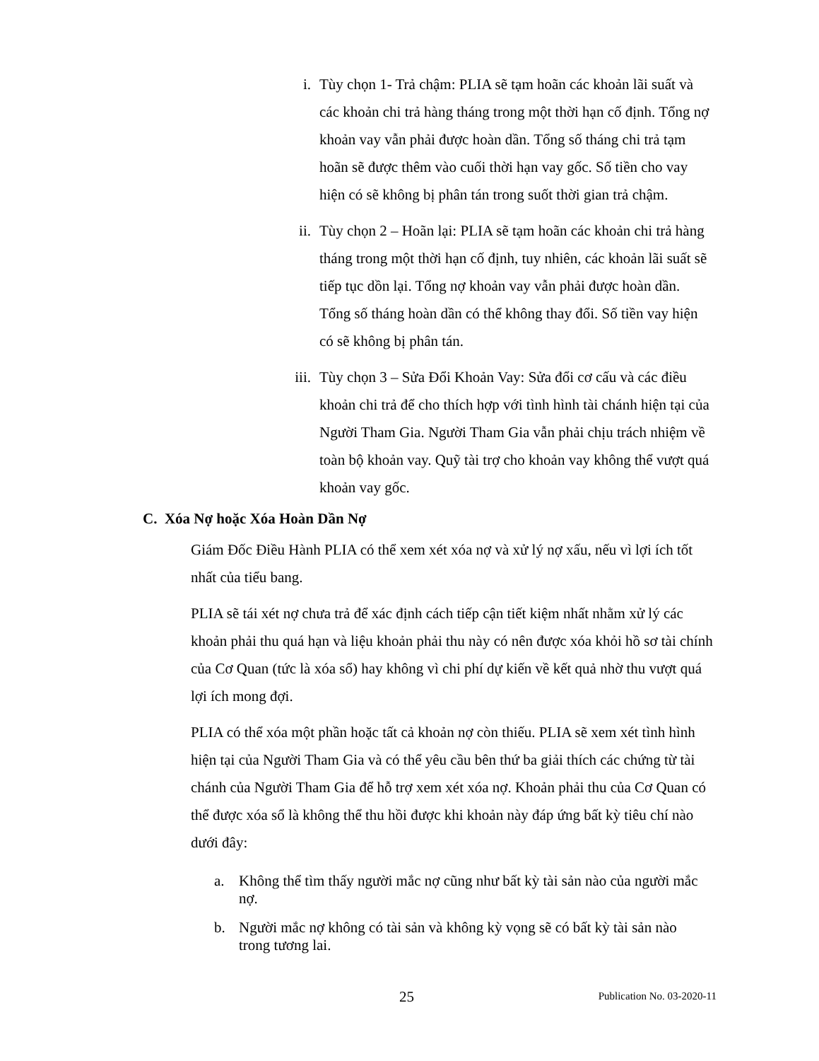i. Tùy chọn 1- Trả chậm: PLIA sẽ tạm hoãn các khoản lãi suất và các khoản chi trả hàng tháng trong một thời hạn cố định. Tổng nợ khoản vay vẫn phải được hoàn dần. Tổng số tháng chi trả tạm hoãn sẽ được thêm vào cuối thời hạn vay gốc. Số tiền cho vay hiện có sẽ không bị phân tán trong suốt thời gian trả chậm.
ii. Tùy chọn 2 – Hoãn lại: PLIA sẽ tạm hoãn các khoản chi trả hàng tháng trong một thời hạn cố định, tuy nhiên, các khoản lãi suất sẽ tiếp tục dồn lại. Tổng nợ khoản vay vẫn phải được hoàn dần. Tổng số tháng hoàn dần có thể không thay đổi. Số tiền vay hiện có sẽ không bị phân tán.
iii. Tùy chọn 3 – Sửa Đổi Khoản Vay: Sửa đổi cơ cấu và các điều khoản chi trả để cho thích hợp với tình hình tài chánh hiện tại của Người Tham Gia. Người Tham Gia vẫn phải chịu trách nhiệm về toàn bộ khoản vay. Quỹ tài trợ cho khoản vay không thể vượt quá khoản vay gốc.
C. Xóa Nợ hoặc Xóa Hoàn Dần Nợ
Giám Đốc Điều Hành PLIA có thể xem xét xóa nợ và xử lý nợ xấu, nếu vì lợi ích tốt nhất của tiểu bang.
PLIA sẽ tái xét nợ chưa trả để xác định cách tiếp cận tiết kiệm nhất nhằm xử lý các khoản phải thu quá hạn và liệu khoản phải thu này có nên được xóa khỏi hồ sơ tài chính của Cơ Quan (tức là xóa sổ) hay không vì chi phí dự kiến về kết quả nhờ thu vượt quá lợi ích mong đợi.
PLIA có thể xóa một phần hoặc tất cả khoản nợ còn thiếu. PLIA sẽ xem xét tình hình hiện tại của Người Tham Gia và có thể yêu cầu bên thứ ba giải thích các chứng từ tài chánh của Người Tham Gia để hỗ trợ xem xét xóa nợ. Khoản phải thu của Cơ Quan có thể được xóa sổ là không thể thu hồi được khi khoản này đáp ứng bất kỳ tiêu chí nào dưới đây:
a. Không thể tìm thấy người mắc nợ cũng như bất kỳ tài sản nào của người mắc nợ.
b. Người mắc nợ không có tài sản và không kỳ vọng sẽ có bất kỳ tài sản nào trong tương lai.
25 Publication No. 03-2020-11